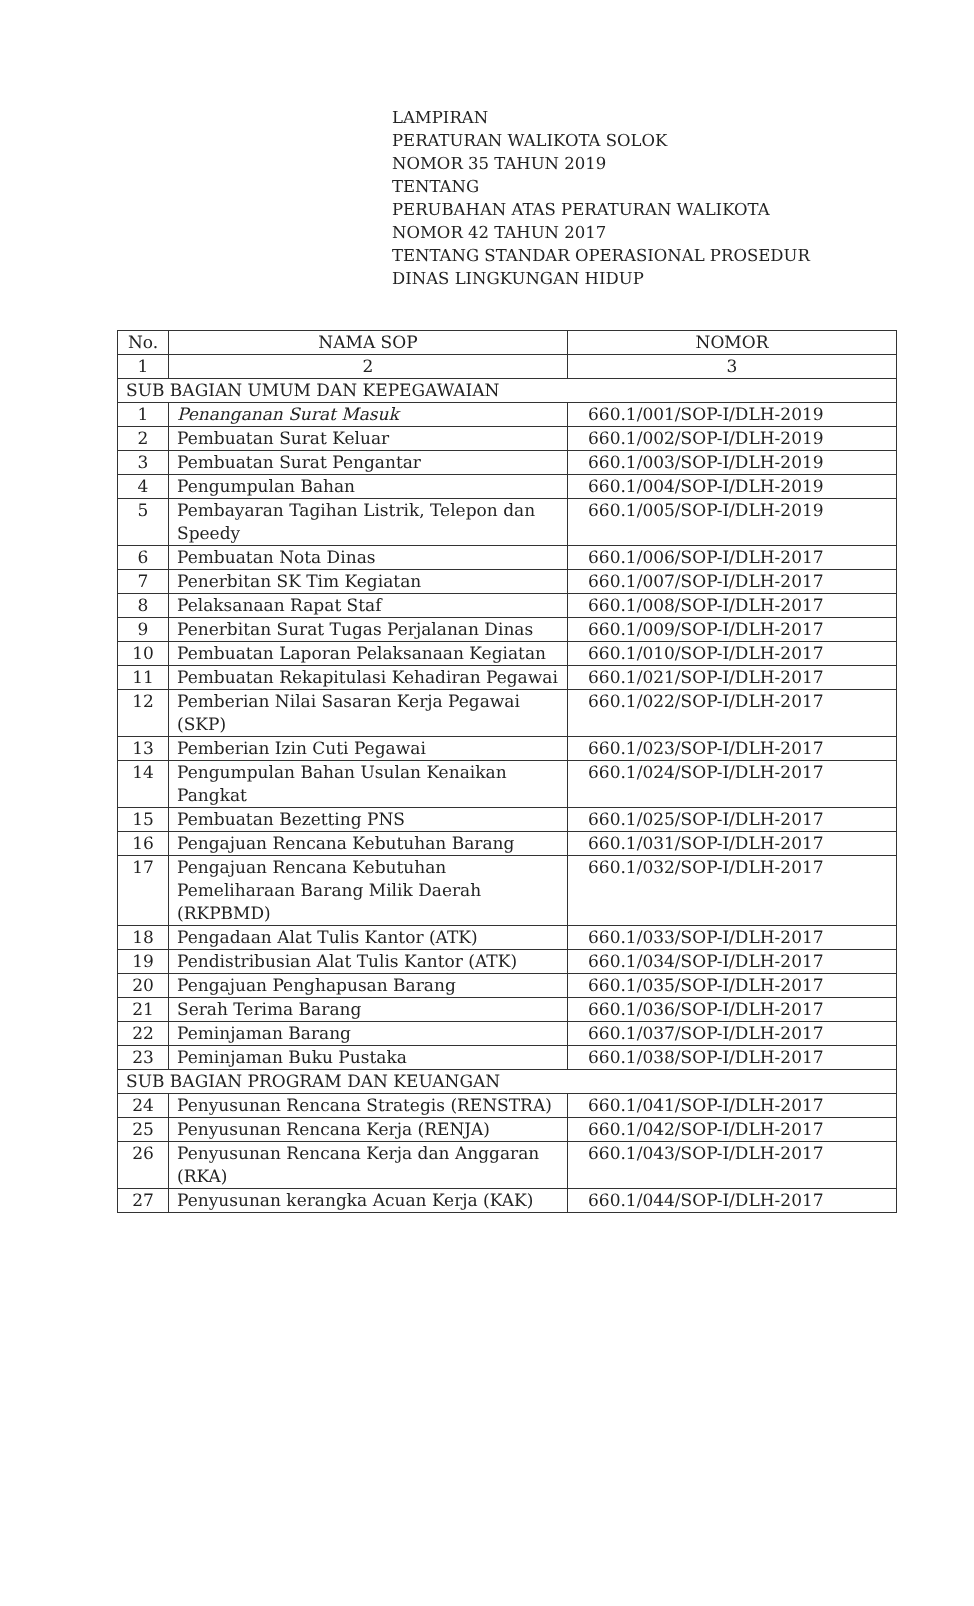LAMPIRAN
PERATURAN WALIKOTA SOLOK
NOMOR 35 TAHUN 2019
TENTANG
PERUBAHAN ATAS PERATURAN WALIKOTA
NOMOR 42 TAHUN 2017
TENTANG STANDAR OPERASIONAL PROSEDUR
DINAS LINGKUNGAN HIDUP
| No. | NAMA SOP | NOMOR |
| --- | --- | --- |
| 1 | 2 | 3 |
| SUB BAGIAN UMUM DAN KEPEGAWAIAN | | |
| 1 | Penanganan Surat Masuk | 660.1/001/SOP-I/DLH-2019 |
| 2 | Pembuatan Surat Keluar | 660.1/002/SOP-I/DLH-2019 |
| 3 | Pembuatan Surat Pengantar | 660.1/003/SOP-I/DLH-2019 |
| 4 | Pengumpulan Bahan | 660.1/004/SOP-I/DLH-2019 |
| 5 | Pembayaran Tagihan Listrik, Telepon dan Speedy | 660.1/005/SOP-I/DLH-2019 |
| 6 | Pembuatan Nota Dinas | 660.1/006/SOP-I/DLH-2017 |
| 7 | Penerbitan SK Tim Kegiatan | 660.1/007/SOP-I/DLH-2017 |
| 8 | Pelaksanaan Rapat Staf | 660.1/008/SOP-I/DLH-2017 |
| 9 | Penerbitan Surat Tugas Perjalanan Dinas | 660.1/009/SOP-I/DLH-2017 |
| 10 | Pembuatan Laporan Pelaksanaan Kegiatan | 660.1/010/SOP-I/DLH-2017 |
| 11 | Pembuatan Rekapitulasi Kehadiran Pegawai | 660.1/021/SOP-I/DLH-2017 |
| 12 | Pemberian Nilai Sasaran Kerja Pegawai (SKP) | 660.1/022/SOP-I/DLH-2017 |
| 13 | Pemberian Izin Cuti Pegawai | 660.1/023/SOP-I/DLH-2017 |
| 14 | Pengumpulan Bahan Usulan Kenaikan Pangkat | 660.1/024/SOP-I/DLH-2017 |
| 15 | Pembuatan Bezetting PNS | 660.1/025/SOP-I/DLH-2017 |
| 16 | Pengajuan Rencana Kebutuhan Barang | 660.1/031/SOP-I/DLH-2017 |
| 17 | Pengajuan Rencana Kebutuhan Pemeliharaan Barang Milik Daerah (RKPBMD) | 660.1/032/SOP-I/DLH-2017 |
| 18 | Pengadaan Alat Tulis Kantor (ATK) | 660.1/033/SOP-I/DLH-2017 |
| 19 | Pendistribusian Alat Tulis Kantor (ATK) | 660.1/034/SOP-I/DLH-2017 |
| 20 | Pengajuan Penghapusan Barang | 660.1/035/SOP-I/DLH-2017 |
| 21 | Serah Terima Barang | 660.1/036/SOP-I/DLH-2017 |
| 22 | Peminjaman Barang | 660.1/037/SOP-I/DLH-2017 |
| 23 | Peminjaman Buku Pustaka | 660.1/038/SOP-I/DLH-2017 |
| SUB BAGIAN PROGRAM DAN KEUANGAN | | |
| 24 | Penyusunan Rencana Strategis (RENSTRA) | 660.1/041/SOP-I/DLH-2017 |
| 25 | Penyusunan Rencana Kerja (RENJA) | 660.1/042/SOP-I/DLH-2017 |
| 26 | Penyusunan Rencana Kerja dan Anggaran (RKA) | 660.1/043/SOP-I/DLH-2017 |
| 27 | Penyusunan kerangka Acuan Kerja (KAK) | 660.1/044/SOP-I/DLH-2017 |